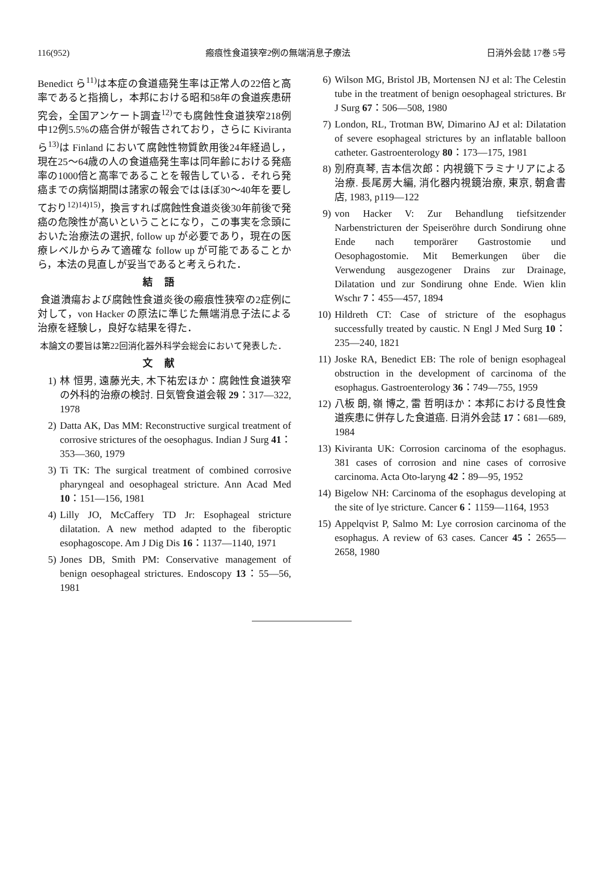116(952) 瘢痕性食道狭窄2例の無端消息子療法 日消外会誌 17巻 5号
Benedict ら<sup>11)</sup>は本症の食道癌発生率は正常人の22倍と高率であると指摘し，本邦における昭和58年の食道疾患研究会，全国アンケート調査<sup>12)</sup>でも腐蝕性食道狭窄218例中12例5.5%の癌合併が報告されており，さらに Kiviranta ら<sup>13)</sup>は Finland において腐蝕性物質飲用後24年経過し，現在25～64歳の人の食道癌発生率は同年齢における発癌率の1000倍と高率であることを報告している．それら発癌までの病悩期間は諸家の報会ではほぼ30～40年を要しており<sup>12)14)15)</sup>，換言すれば腐蝕性食道炎後30年前後で発癌の危険性が高いということになり，この事実を念頭においた治療法の選択, follow up が必要であり，現在の医療レベルからみて適確な follow up が可能であることから，本法の見直しが妥当であると考えられた．
結語
食道潰瘍および腐蝕性食道炎後の瘢痕性狭窄の2症例に対して，von Hacker の原法に準じた無端消息子法による治療を経験し，良好な結果を得た．
本論文の要旨は第22回消化器外科学会総会において発表した．
文献
1) 林 恒男, 遠藤光夫, 木下祐宏ほか：腐蝕性食道狭窄の外科的治療の検討. 日気管食道会報 29：317—322, 1978
2) Datta AK, Das MM: Reconstructive surgical treatment of corrosive strictures of the oesophagus. Indian J Surg 41：353—360, 1979
3) Ti TK: The surgical treatment of combined corrosive pharyngeal and oesophageal stricture. Ann Acad Med 10：151—156, 1981
4) Lilly JO, McCaffery TD Jr: Esophageal stricture dilatation. A new method adapted to the fiberoptic esophagoscope. Am J Dig Dis 16：1137—1140, 1971
5) Jones DB, Smith PM: Conservative management of benign oesophageal strictures. Endoscopy 13：55—56, 1981
6) Wilson MG, Bristol JB, Mortensen NJ et al: The Celestin tube in the treatment of benign oesophageal strictures. Br J Surg 67：506—508, 1980
7) London, RL, Trotman BW, Dimarino AJ et al: Dilatation of severe esophageal strictures by an inflatable balloon catheter. Gastroenterology 80：173—175, 1981
8) 別府真琴, 吉本信次郎：内視鏡下ラミナリアによる治療. 長尾房大編, 消化器内視鏡治療, 東京, 朝倉書店, 1983, p119—122
9) von Hacker V: Zur Behandlung tiefsitzender Narbenstricturen der Speiseröhre durch Sondirung ohne Ende nach temporärer Gastrostomie und Oesophagostomie. Mit Bemerkungen über die Verwendung ausgezogener Drains zur Drainage, Dilatation und zur Sondirung ohne Ende. Wien klin Wschr 7：455—457, 1894
10) Hildreth CT: Case of stricture of the esophagus successfully treated by caustic. N Engl J Med Surg 10：235—240, 1821
11) Joske RA, Benedict EB: The role of benign esophageal obstruction in the development of carcinoma of the esophagus. Gastroenterology 36：749—755, 1959
12) 八板 朗, 嶺 博之, 雷 哲明ほか：本邦における良性食道疾患に併存した食道癌. 日消外会誌 17：681—689, 1984
13) Kiviranta UK: Corrosion carcinoma of the esophagus. 381 cases of corrosion and nine cases of corrosive carcinoma. Acta Oto-laryng 42：89—95, 1952
14) Bigelow NH: Carcinoma of the esophagus developing at the site of lye stricture. Cancer 6：1159—1164, 1953
15) Appelqvist P, Salmo M: Lye corrosion carcinoma of the esophagus. A review of 63 cases. Cancer 45：2655—2658, 1980